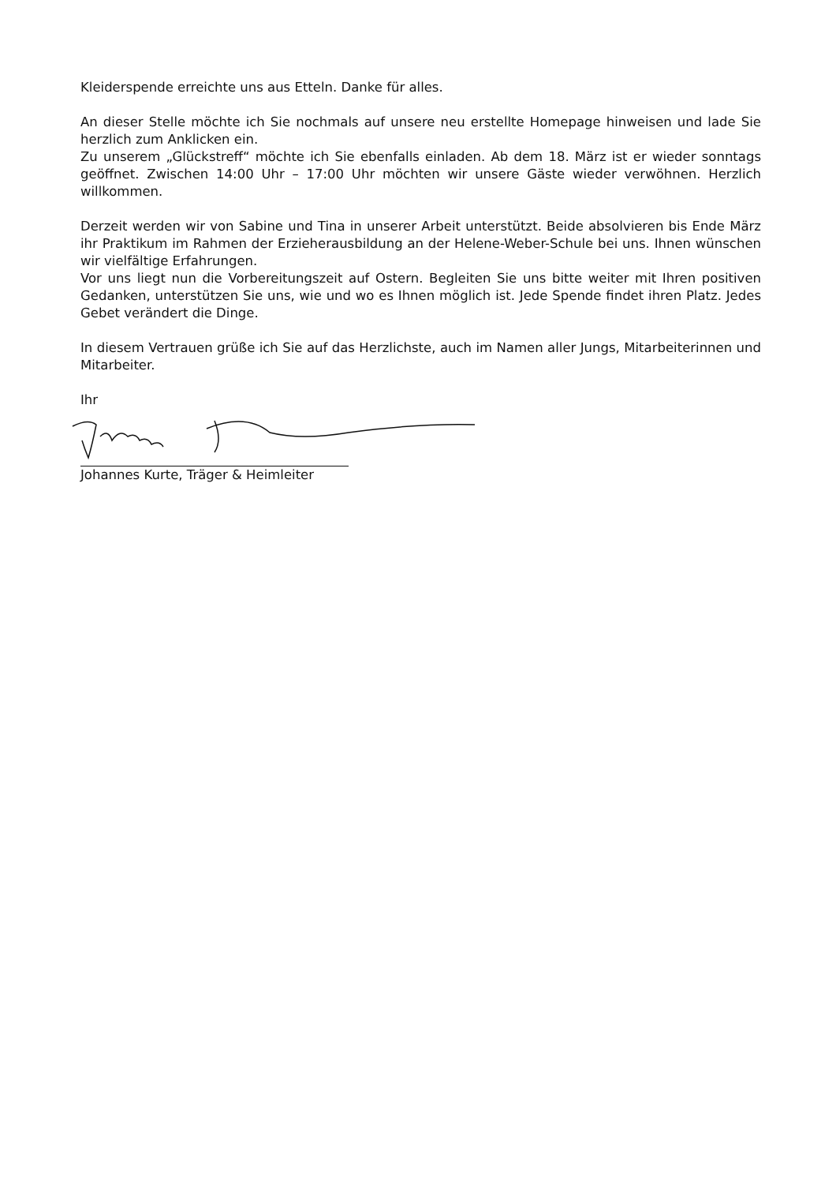Kleiderspende erreichte uns aus Etteln. Danke für alles.
An dieser Stelle möchte ich Sie nochmals auf unsere neu erstellte Homepage hinweisen und lade Sie herzlich zum Anklicken ein.
Zu unserem „Glückstreff“ möchte ich Sie ebenfalls einladen. Ab dem 18. März ist er wieder sonntags geöffnet. Zwischen 14:00 Uhr – 17:00 Uhr möchten wir unsere Gäste wieder verwöhnen. Herzlich willkommen.
Derzeit werden wir von Sabine und Tina in unserer Arbeit unterstützt. Beide absolvieren bis Ende März ihr Praktikum im Rahmen der Erzieherausbildung an der Helene-Weber-Schule bei uns. Ihnen wünschen wir vielfältige Erfahrungen.
Vor uns liegt nun die Vorbereitungszeit auf Ostern. Begleiten Sie uns bitte weiter mit Ihren positiven Gedanken, unterstützen Sie uns, wie und wo es Ihnen möglich ist. Jede Spende findet ihren Platz. Jedes Gebet verändert die Dinge.
In diesem Vertrauen grüße ich Sie auf das Herzlichste, auch im Namen aller Jungs, Mitarbeiterinnen und Mitarbeiter.
Ihr
Johannes Kurte, Träger & Heimleiter